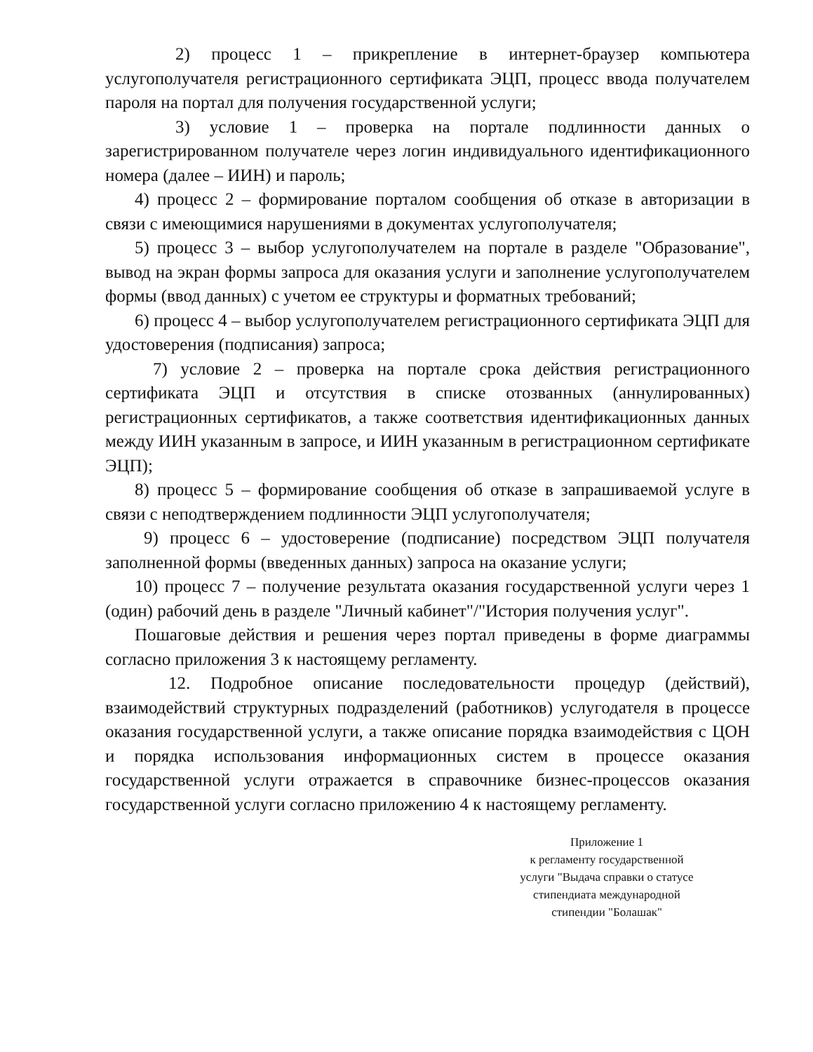2) процесс 1 – прикрепление в интернет-браузер компьютера услугополучателя регистрационного сертификата ЭЦП, процесс ввода получателем пароля на портал для получения государственной услуги;
3) условие 1 – проверка на портале подлинности данных о зарегистрированном получателе через логин индивидуального идентификационного номера (далее – ИИН) и пароль;
4) процесс 2 – формирование порталом сообщения об отказе в авторизации в связи с имеющимися нарушениями в документах услугополучателя;
5) процесс 3 – выбор услугополучателем на портале в разделе "Образование", вывод на экран формы запроса для оказания услуги и заполнение услугополучателем формы (ввод данных) с учетом ее структуры и форматных требований;
6) процесс 4 – выбор услугополучателем регистрационного сертификата ЭЦП для удостоверения (подписания) запроса;
7) условие 2 – проверка на портале срока действия регистрационного сертификата ЭЦП и отсутствия в списке отозванных (аннулированных) регистрационных сертификатов, а также соответствия идентификационных данных между ИИН указанным в запросе, и ИИН указанным в регистрационном сертификате ЭЦП);
8) процесс 5 – формирование сообщения об отказе в запрашиваемой услуге в связи с неподтверждением подлинности ЭЦП услугополучателя;
9) процесс 6 – удостоверение (подписание) посредством ЭЦП получателя заполненной формы (введенных данных) запроса на оказание услуги;
10) процесс 7 – получение результата оказания государственной услуги через 1 (один) рабочий день в разделе "Личный кабинет"/"История получения услуг".
Пошаговые действия и решения через портал приведены в форме диаграммы согласно приложения 3 к настоящему регламенту.
12. Подробное описание последовательности процедур (действий), взаимодействий структурных подразделений (работников) услугодателя в процессе оказания государственной услуги, а также описание порядка взаимодействия с ЦОН и порядка использования информационных систем в процессе оказания государственной услуги отражается в справочнике бизнес-процессов оказания государственной услуги согласно приложению 4 к настоящему регламенту.
Приложение 1
к регламенту государственной
услуги "Выдача справки о статусе
стипендиата международной
стипендии "Болашак"